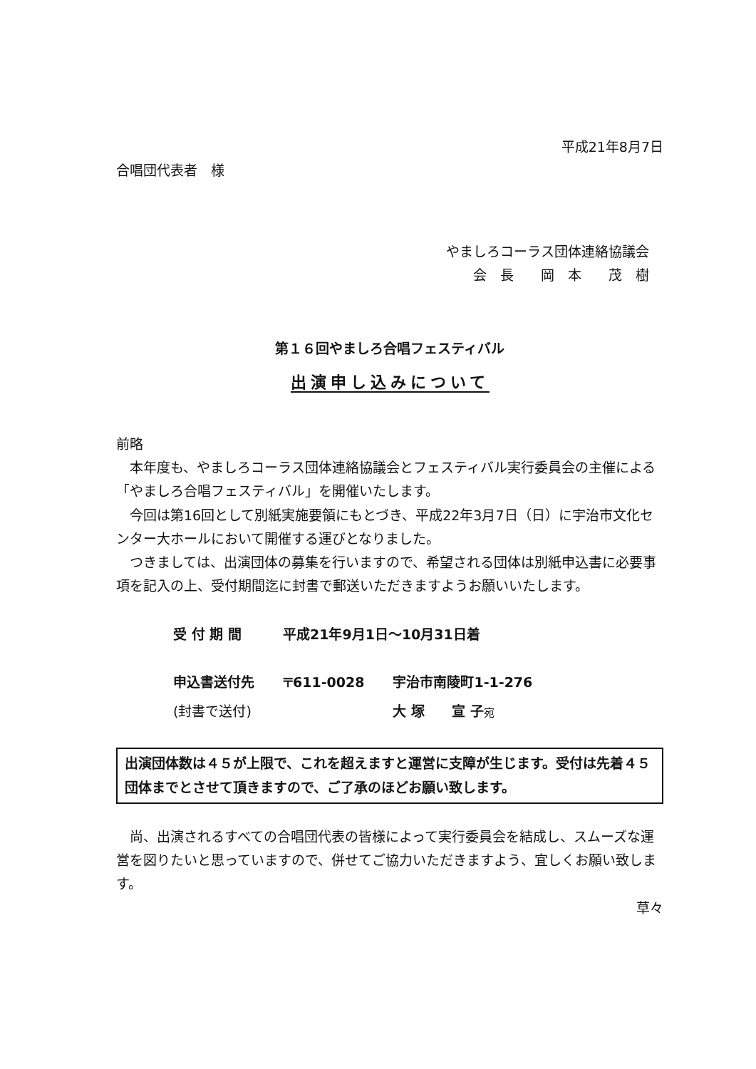平成21年8月7日
合唱団代表者　様
やましろコーラス団体連絡協議会
会　長　　岡　本　　茂　樹
第１６回やましろ合唱フェスティバル
出演申し込みについて
前略
本年度も、やましろコーラス団体連絡協議会とフェスティバル実行委員会の主催による「やましろ合唱フェスティバル」を開催いたします。
今回は第16回として別紙実施要領にもとづき、平成22年3月7日（日）に宇治市文化センター大ホールにおいて開催する運びとなりました。
つきましては、出演団体の募集を行いますので、希望される団体は別紙申込書に必要事項を記入の上、受付期間迄に封書で郵送いただきますようお願いいたします。
| 受 付 期 間 | 平成21年9月1日～10月31日着 | |
| 申込書送付先 | 〒611-0028 | 宇治市南陵町1-1-276 |
| (封書で送付) | | 大 塚 宣 子 宛 |
出演団体数は４５が上限で、これを超えますと運営に支障が生じます。受付は先着４５団体までとさせて頂きますので、ご了承のほどお願い致します。
尚、出演されるすべての合唱団代表の皆様によって実行委員会を結成し、スムーズな運営を図りたいと思っていますので、併せてご協力いただきますよう、宜しくお願い致します。
草々